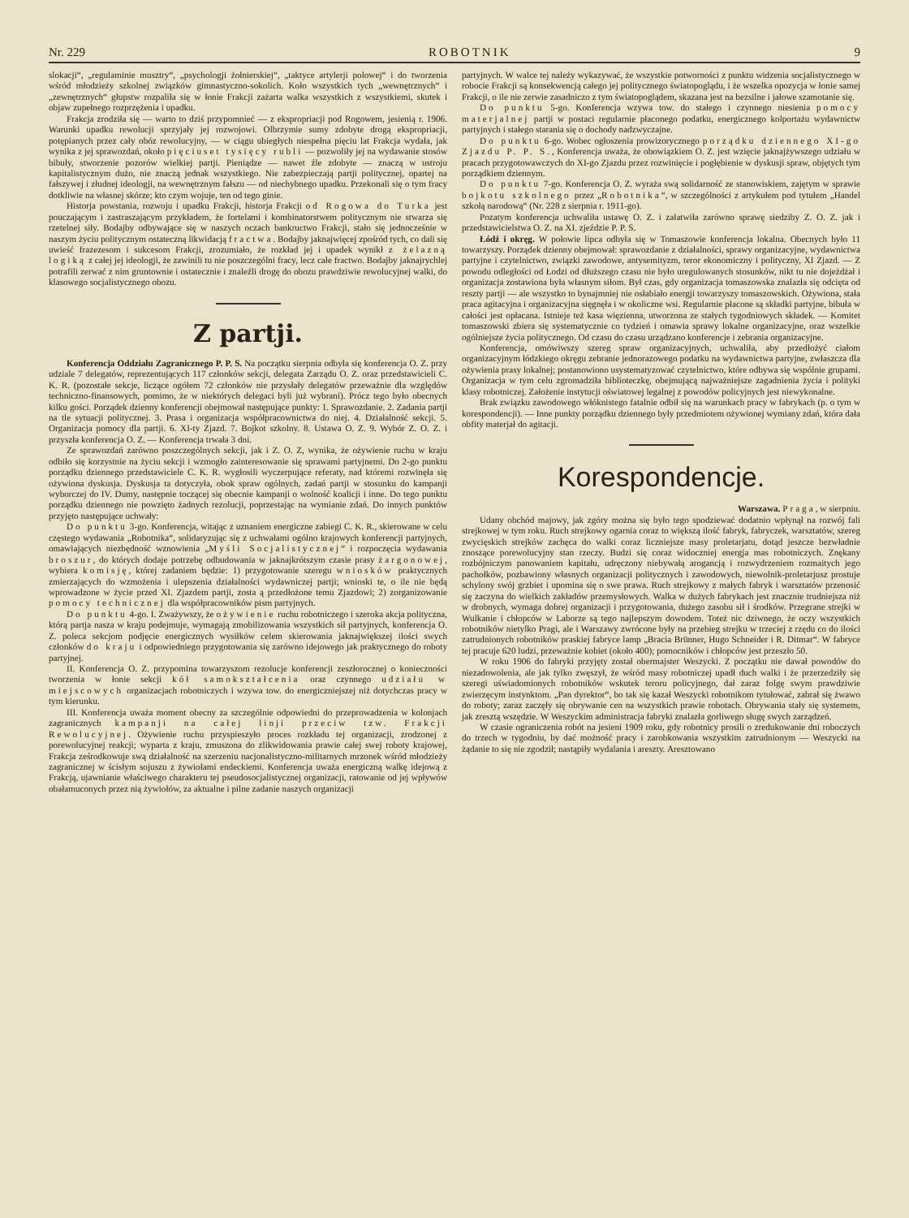Nr. 229 ROBOTNIK 9
slokacji“, „regulaminie musztry“, „psychologji żołnierskiej“, „taktyce artylerji polowej“ i do tworzenia wśród młodzieży szkolnej związków gimnastyczno-sokolich. Koło wszystkich tych „wewnętrznych“ i „zewnętrznych“ głupstw rozpaliła się w łonie Frakcji zażarta walka wszystkich z wszystkiemi, skutek i objaw zupełnego rozprzężenia i upadku.
Frakcja zrodziła się — warto to dziś przypomnieć — z ekspropriacji pod Rogowem, jesienią r. 1906. Warunki upadku rewolucji sprzyjały jej rozwojowi. Olbrzymie sumy zdobyte drogą ekspropriacji, potępianych przez cały obóz rewolucyjny, — w ciągu ubiegłych niespełna pięciu lat Frakcja wydała, jak wynika z jej sprawozdań, około pięciuset tysięcy rubli — pozwoliły jej na wydawanie stosów bibuły, stworzenie pozorów wielkiej partji. Pieniądze — nawet źle zdobyte — znaczą w ustroju kapitalistycznym dużo, nie znaczą jednak wszystkiego. Nie zabezpieczają partji politycznej, opartej na fałszywej i złudnej ideologji, na wewnętrznym fałszu — od niechybnego upadku. Przekonali się o tym fracy dotkliwie na własnej skórze; kto czym wojuje, ten od tego ginie.
Historja powstania, rozwoju i upadku Frakcji, historja Frakcji od Rogowa do Turka jest pouczającym i zastraszającym przykładem, że fortelami i kombinatorstwem politycznym nie stwarza się rzetelnej siły. Bodajby odbywające się w naszych oczach bankructwo Frakcji, stało się jednocześnie w naszym życiu politycznym ostateczną likwidacją fractwa. Bodajby jaknajwięcej zpośród tych, co dali się uwieść frazezesom i sukcesom Frakcji, zrozumiało, że rozkład jej i upadek wynikł z żelazną logiką z całej jej ideologji, że zawinili tu nie poszczególni fracy, lecz całe fractwo. Bodajby jaknajrychlej potrafili zerwać z nim gruntownie i ostatecznie i znaleźli drogę do obozu prawdziwie rewolucyjnej walki, do klasowego socjalistycznego obozu.
Z partji.
Konferencja Oddziału Zagranicznego P. P. S. Na początku sierpnia odbyła się konferencja O. Z. przy udziale 7 delegatów, reprezentujących 117 członków sekcji, delegata Zarządu O. Z. oraz przedstawicieli C. K. R. (pozostałe sekcje, liczące ogółem 72 członków nie przysłały delegatów przeważnie dla względów techniczno-finansowych, pomimo, że w niektórych delegaci byli już wybrani). Prócz tego było obecnych kilku gości. Porządek dzienny konferencji obejmował następujące punkty: 1. Sprawozdanie. 2. Zadania partji na tle sytuacji politycznej. 3. Prasa i organizacja współpracownictwa do niej. 4. Działalność sekcji. 5. Organizacja pomocy dla partji. 6. XI-ty Zjazd. 7. Bojkot szkolny. 8. Ustawa O. Z. 9. Wybór Z. O. Z. i przyszła konferencja O. Z. — Konferencja trwała 3 dni.
Ze sprawozdań zarówno poszczególnych sekcji, jak i Z. O. Z, wynika, że ożywienie ruchu w kraju odbiło się korzystnie na życiu sekcji i wzmogło zainteresowanie się sprawami partyjnemi. Do 2-go punktu porządku dziennego przedstawiciele C. K. R. wygłosili wyczerpujące referaty, nad któremi rozwinęła się ożywiona dyskusja. Dyskusja ta dotyczyła, obok spraw ogólnych, zadań partji w stosunku do kampanji wyborczej do IV. Dumy, następnie toczącej się obecnie kampanji o wolność koalicji i inne. Do tego punktu porządku dziennego nie powzięto żadnych rezolucji, poprzestając na wymianie zdań. Do innych punktów przyjęto następujące uchwały:
Do punktu 3-go. Konferencja, witając z uznaniem energiczne zabiegi C. K. R., skierowane w celu częstego wydawania „Robotnika“, solidaryzując się z uchwałami ogólno krajowych konferencji partyjnych, omawiających niezbędność wznowienia „Myśli Socjalistycznej“ i rozpoczęcia wydawania broszur, do których dodaje potrzebę odbudowania w jaknajkrótszym czasie prasy żargonowej, wybiera komisję, której zadaniem będzie: 1) przygotowanie szeregu wniosków praktycznych zmierzających do wzmożenia i ulepszenia działalności wydawniczej partji; wnioski te, o ile nie będą wprowadzone w życie przed XI. Zjazdem partji, zosta ą przedłożone temu Zjazdowi; 2) zorganizowanie pomocy technicznej dla współpracowników pism partyjnych.
Do punktu 4-go. I. Zważywszy, że ożywienie ruchu robotniczego i szeroka akcja polityczna, którą partja nasza w kraju podejmuje, wymagają zmobilizowania wszystkich sił partyjnych, konferencja O. Z. poleca sekcjom podjęcie energicznych wysiłków celem skierowania jaknajwiększej ilości swych członków do kraju i odpowiedniego przygotowania się zarówno idejowego jak praktycznego do roboty partyjnej.
II. Konferencja O. Z. przypomina towarzyszom rezolucje konferencji zeszłorocznej o konieczności tworzenia w łonie sekcji kół samokształcenia oraz czynnego udziału w miejscowych organizacjach robotniczych i wzywa tow. do energiczniejszej niż dotychczas pracy w tym kierunku.
III. Konferencja uważa moment obecny za szczególnie odpowiedni do przeprowadzenia w kolonjach zagranicznych kampanji na całej linji przeciw tzw. Frakcji Rewolucyjnej. Ożywienie ruchu przyspieszyło proces rozkładu tej organizacji, zrodzonej z porewolucyjnej reakcji; wyparta z kraju, zmuszona do zlikwidowania prawie całej swej roboty krajowej, Frakcja ześrodkowuje swą działalność na szerzeniu nacjonalistyczno-militarnych mrzonek wśród młodzieży zagranicznej w ścisłym sojuszu z żywiołami endeckiemi. Konferencja uważa energiczną walkę idejową z Frakcją, ujawnianie właściwego charakteru tej pseudosocjalistycznej organizacji, ratowanie od jej wpływów obałamuconych przez nią żywiołów, za aktualne i pilne zadanie naszych organizacji
partyjnych. W walce tej należy wykazywać, że wszystkie potworności z punktu widzenia socjalistycznego w robocie Frakcji są konsekwencją całego jej politycznego światopoglądu, i że wszelka opozycja w łonie samej Frakcji, o ile nie zerwie zasadniczo z tym światopoglądem, skazana jest na bezsilne i jałowe szamotanie się.
Do punktu 5-go. Konferencja wzywa tow. do stałego i czynnego niesienia pomocy materjalnej partji w postaci regularnie płaconego podatku, energicznego kolportażu wydawnictw partyjnych i stałego starania się o dochody nadzwyczajne.
Do punktu 6-go. Wobec ogłoszenia prowizorycznego porządku dziennego XI-go Zjazdu P. P. S., Konferencja uważa, że obowiązkiem O. Z. jest wzięcie jaknajżywszego udziału w pracach przygotowawczych do XI-go Zjazdu przez rozwinięcie i pogłębienie w dyskusji spraw, objętych tym porządkiem dziennym.
Do punktu 7-go. Konferencja O. Z. wyraża swą solidarność ze stanowiskiem, zajętym w sprawie bojkotu szkolnego przez „Robotnika“, w szczególności z artykułem pod tytułem „Handel szkołą narodową“ (Nr. 228 z sierpnia r. 1911-go).
Pozatym konferencja uchwaliła ustawę O. Z. i załatwiła zarówno sprawę siedziby Z. O. Z. jak i przedstawicielstwa O. Z. na XI. zjeździe P. P. S.
Łódź i okręg. W połowie lipca odbyła się w Tomaszowie konferencja lokalna. Obecnych było 11 towarzyszy. Porządek dzienny obejmował: sprawozdanie z działalności, sprawy organizacyjne, wydawnictwa partyjne i czytelnictwo, związki zawodowe, antysemityzm, teror ekonomiczny i polityczny, XI Zjazd. — Z powodu odległości od Łodzi od dłuższego czasu nie było uregulowanych stosunków, nikt tu nie dojeżdżał i organizacja zostawiona była własnym siłom. Był czas, gdy organizacja tomaszowska znalazła się odcięta od reszty partji — ale wszystko to bynajmniej nie osłabiało energji towarzyszy tomaszowskich. Ożywiona, stała praca agitacyjna i organizacyjna sięgnęła i w okoliczne wsi. Regularnie płacone są składki partyjne, bibuła w całości jest opłacana. Istnieje też kasa więzienna, utworzona ze stałych tygodniowych składek. — Komitet tomaszowski zbiera się systematycznie co tydzień i omawia sprawy lokalne organizacyjne, oraz wszelkie ogólniejsze życia politycznego. Od czasu do czasu urządzano konferencje i zebrania organizacyjne.
Konferencja, omówiwszy szereg spraw organizacyjnych, uchwaliła, aby przedłożyć ciałom organizacyjnym łódzkiego okręgu zebranie jednorazowego podatku na wydawnictwa partyjne, zwłaszcza dla ożywienia prasy lokalnej; postanowiono usystematyzować czytelnictwo, które odbywa się wspólnie grupami. Organizacja w tym celu zgromadziła biblioteczkę, obejmującą najważniejsze zagadnienia życia i polityki klasy robotniczej. Założenie instytucji oświatowej legalnej z powodów policyjnych jest niewykonalne.
Brak związku zawodowego włóknistego fatalnie odbił się na warunkach pracy w fabrykach (p. o tym w korespondencji). — Inne punkty porządku dziennego były przedmiotem ożywionej wymiany zdań, która dała obfity materjał do agitacji.
Korespondencje.
Warszawa. Praga, w sierpniu.
Udany obchód majowy, jak zgóry można się było tego spodziewać dodatnio wpłynął na rozwój fali strejkowej w tym roku. Ruch strejkowy ogarnia coraz to większą ilość fabryk, fabryczek, warsztatów, szereg zwycięskich strejków zachęca do walki coraz liczniejsze masy proletarjatu, dotąd jeszcze bezwładnie znoszące porewolucyjny stan rzeczy. Budzi się coraz widoczniej energja mas robotniczych. Znękany rozbójniczym panowaniem kapitału, udręczony niebywałą arogancją i rozwydrzeniem rozmaitych jego pachołków, pozbawiony własnych organizacji politycznych i zawodowych, niewolnik-proletarjusz prostuje schylony swój grzbiet i upomina się o swe prawa. Ruch strejkowy z małych fabryk i warsztatów przenosić się zaczyna do wielkich zakładów przemysłowych. Walka w dużych fabrykach jest znacznie trudniejsza niż w drobnych, wymaga dobrej organizacji i przygotowania, dużego zasobu sił i środków. Przegrane strejki w Wulkanie i chłopców w Laborze są tego najlepszym dowodem. Toteż nic dziwnego, że oczy wszystkich robotników nietylko Pragi, ale i Warszawy zwrócone były na przebieg strejku w trzeciej z rzędu co do ilości zatrudnionych robotników praskiej fabryce lamp „Bracia Brünner, Hugo Schneider i R. Ditmar“. W fabryce tej pracuje 620 ludzi, przeważnie kobiet (około 400); pomocników i chłopców jest przeszło 50.
W roku 1906 do fabryki przyjęty został obermajster Weszycki. Z początku nie dawał powodów do niezadowolenia, ale jak tylko zwęszył, że wśród masy robotniczej upadł duch walki i że przerzedziły się szeregi uświadomionych robotników wskutek teroru policyjnego, dał zaraz folgę swym prawdziwie zwierzęcym instynktom. „Pan dyrektor“, bo tak się kazał Weszycki robotnikom tytułować, zabrał się żwawo do roboty; zaraz zaczęły się obrywanie cen na wszystkich prawie robotach. Obrywania stały się systemem, jak zresztą wszędzie. W Weszyckim administracja fabryki znalazła gorliwego sługę swych zarządzeń.
W czasie ograniczenia robót na jesieni 1909 roku, gdy robotnicy prosili o zredukowanie dni roboczych do trzech w tygodniu, by dać możność pracy i zarobkowania wszystkim zatrudnionym — Weszycki na żądanie to się nie zgodził; nastąpiły wydalania i aresztу. Aresztowano